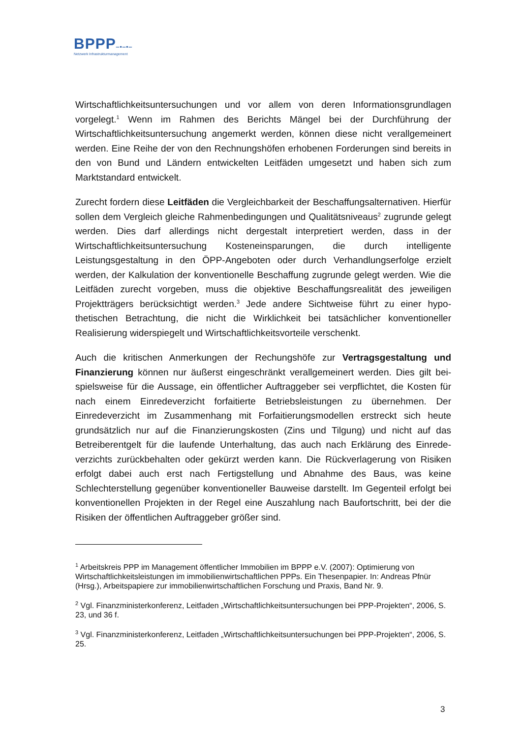BPPP‒▪‒▪‒
Netzwerk Infrastrukturmanagement
Wirtschaftlichkeitsuntersuchungen und vor allem von deren Informationsgrundlagen vorgelegt.<sup>1</sup> Wenn im Rahmen des Berichts Mängel bei der Durchführung der Wirtschaftlichkeitsuntersuchung angemerkt werden, können diese nicht verallgemeinert werden. Eine Reihe der von den Rechnungshöfen erhobenen Forderungen sind bereits in den von Bund und Ländern entwickelten Leitfäden umgesetzt und haben sich zum Marktstandard entwickelt.
Zurecht fordern diese Leitfäden die Vergleichbarkeit der Beschaffungsalternativen. Hierfür sollen dem Vergleich gleiche Rahmenbedingungen und Qualitätsniveaus<sup>2</sup> zugrunde gelegt werden. Dies darf allerdings nicht dergestalt interpretiert werden, dass in der Wirtschaftlichkeitsuntersuchung Kosteneinsparungen, die durch intelligente Leistungsgestaltung in den ÖPP-Angeboten oder durch Verhandlungserfolge erzielt werden, der Kalkulation der konventionelle Beschaffung zugrunde gelegt werden. Wie die Leitfäden zurecht vorgeben, muss die objektive Beschaffungsrealität des jeweiligen Projektträgers berücksichtigt werden.<sup>3</sup> Jede andere Sichtweise führt zu einer hypo-thetischen Betrachtung, die nicht die Wirklichkeit bei tatsächlicher konventioneller Realisierung widerspiegelt und Wirtschaftlichkeitsvorteile verschenkt.
Auch die kritischen Anmerkungen der Rechungshöfe zur Vertragsgestaltung und Finanzierung können nur äußerst eingeschränkt verallgemeinert werden. Dies gilt bei-spielsweise für die Aussage, ein öffentlicher Auftraggeber sei verpflichtet, die Kosten für nach einem Einredeverzicht forfaitierte Betriebsleistungen zu übernehmen. Der Einredeverzicht im Zusammenhang mit Forfaitierungsmodellen erstreckt sich heute grundsätzlich nur auf die Finanzierungskosten (Zins und Tilgung) und nicht auf das Betreiberentgelt für die laufende Unterhaltung, das auch nach Erklärung des Einrede-verzichts zurückbehalten oder gekürzt werden kann. Die Rückverlagerung von Risiken erfolgt dabei auch erst nach Fertigstellung und Abnahme des Baus, was keine Schlechterstellung gegenüber konventioneller Bauweise darstellt. Im Gegenteil erfolgt bei konventionellen Projekten in der Regel eine Auszahlung nach Baufortschritt, bei der die Risiken der öffentlichen Auftraggeber größer sind.
<sup>1</sup> Arbeitskreis PPP im Management öffentlicher Immobilien im BPPP e.V. (2007): Optimierung von Wirtschaftlichkeitsleistungen im immobilienwirtschaftlichen PPPs. Ein Thesenpapier. In: Andreas Pfnür (Hrsg.), Arbeitspapiere zur immobilienwirtschaftlichen Forschung und Praxis, Band Nr. 9.
<sup>2</sup> Vgl. Finanzministerkonferenz, Leitfaden „Wirtschaftlichkeitsuntersuchungen bei PPP-Projekten“, 2006, S. 23, und 36 f.
<sup>3</sup> Vgl. Finanzministerkonferenz, Leitfaden „Wirtschaftlichkeitsuntersuchungen bei PPP-Projekten“, 2006, S. 25.
3